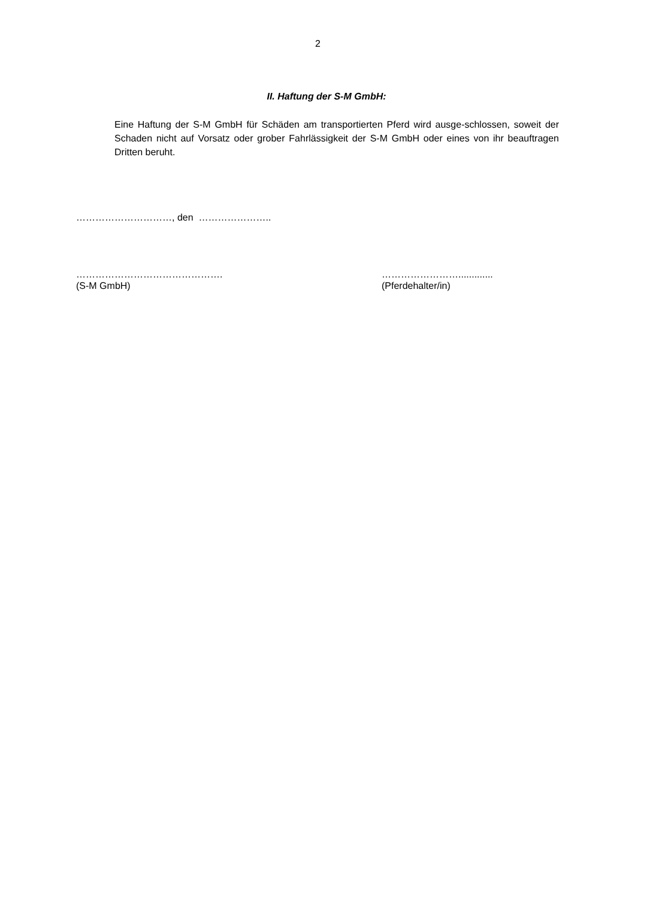2
II. Haftung der S-M GmbH:
Eine Haftung der S-M GmbH für Schäden am transportierten Pferd wird ausge-schlossen, soweit der Schaden nicht auf Vorsatz oder grober Fahrlässigkeit der S-M GmbH oder eines von ihr beauftragen Dritten beruht.
…………………………, den …………………..
……………………………………….
(S-M GmbH)
…………………….............
(Pferdehalter/in)